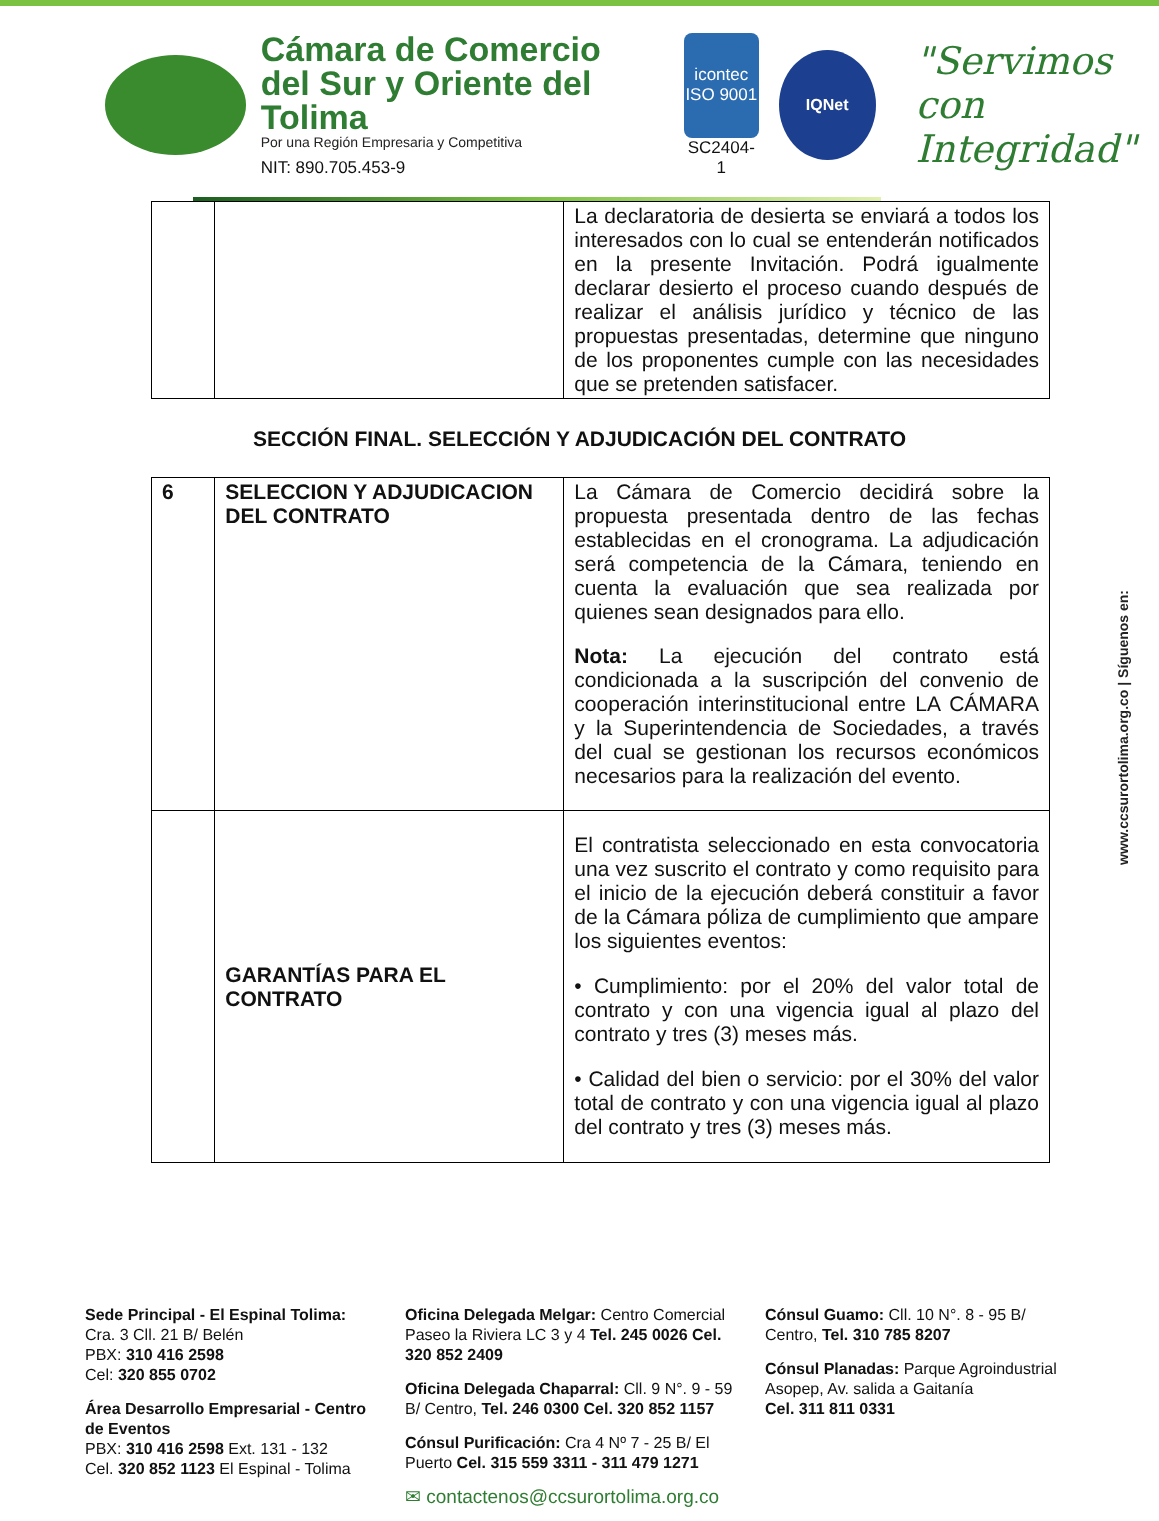Cámara de Comercio
del Sur y Oriente del Tolima
Por una Región Empresaria y Competitiva
NIT: 890.705.453-9
icontec
ISO 9001
SC2404-1
IQNet
"Servimos con
Integridad"
| | | La declaratoria de desierta se enviará a todos los interesados con lo cual se entenderán notificados en la presente Invitación. Podrá igualmente declarar desierto el proceso cuando después de realizar el análisis jurídico y técnico de las propuestas presentadas, determine que ninguno de los proponentes cumple con las necesidades que se pretenden satisfacer. |
SECCIÓN FINAL. SELECCIÓN Y ADJUDICACIÓN DEL CONTRATO
| 6 | SELECCION Y ADJUDICACION DEL CONTRATO | La Cámara de Comercio decidirá sobre la propuesta presentada dentro de las fechas establecidas en el cronograma. La adjudicación será competencia de la Cámara, teniendo en cuenta la evaluación que sea realizada por quienes sean designados para ello. Nota: La ejecución del contrato está condicionada a la suscripción del convenio de cooperación interinstitucional entre LA CÁMARA y la Superintendencia de Sociedades, a través del cual se gestionan los recursos económicos necesarios para la realización del evento. |
| | GARANTÍAS PARA EL CONTRATO | El contratista seleccionado en esta convocatoria una vez suscrito el contrato y como requisito para el inicio de la ejecución deberá constituir a favor de la Cámara póliza de cumplimiento que ampare los siguientes eventos: • Cumplimiento: por el 20% del valor total de contrato y con una vigencia igual al plazo del contrato y tres (3) meses más. • Calidad del bien o servicio: por el 30% del valor total de contrato y con una vigencia igual al plazo del contrato y tres (3) meses más. |
www.ccsurortolima.org.co | Síguenos en:
Sede Principal - El Espinal Tolima:
Cra. 3 Cll. 21 B/ Belén
PBX: 310 416 2598
Cel: 320 855 0702
Área Desarrollo Empresarial - Centro de Eventos
PBX: 310 416 2598 Ext. 131 - 132
Cel. 320 852 1123 El Espinal - Tolima
Oficina Delegada Melgar: Centro Comercial Paseo la Riviera LC 3 y 4 Tel. 245 0026 Cel. 320 852 2409
Oficina Delegada Chaparral: Cll. 9 N°. 9 - 59 B/ Centro, Tel. 246 0300 Cel. 320 852 1157
Cónsul Purificación: Cra 4 Nº 7 - 25 B/ El Puerto Cel. 315 559 3311 - 311 479 1271
✉ contactenos@ccsurortolima.org.co
Cónsul Guamo: Cll. 10 N°. 8 - 95 B/ Centro, Tel. 310 785 8207
Cónsul Planadas: Parque Agroindustrial Asopep, Av. salida a Gaitanía
Cel. 311 811 0331